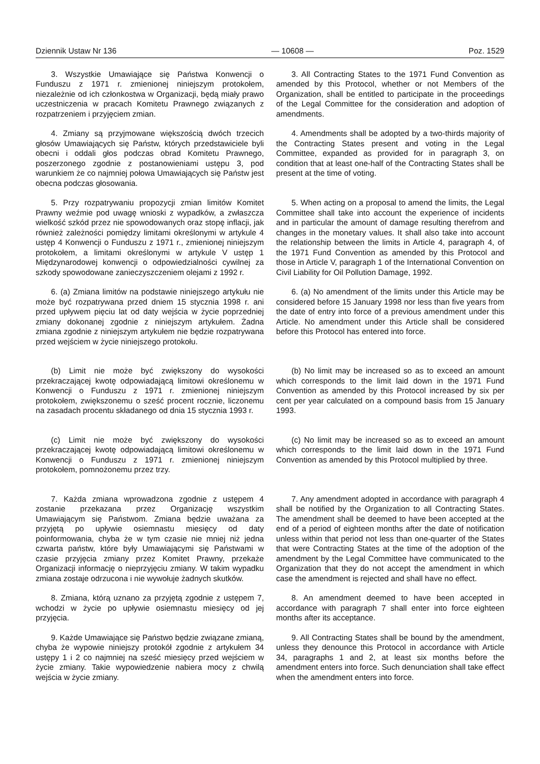Dziennik Ustaw Nr 136 — 10608 — Poz. 1529
3. Wszystkie Umawiające się Państwa Konwencji o Funduszu z 1971 r. zmienionej niniejszym protokołem, niezależnie od ich członkostwa w Organizacji, będą miały prawo uczestniczenia w pracach Komitetu Prawnego związanych z rozpatrzeniem i przyjęciem zmian.
3. All Contracting States to the 1971 Fund Convention as amended by this Protocol, whether or not Members of the Organization, shall be entitled to participate in the proceedings of the Legal Committee for the consideration and adoption of amendments.
4. Zmiany są przyjmowane większością dwóch trzecich głosów Umawiających się Państw, których przedstawiciele byli obecni i oddali głos podczas obrad Komitetu Prawnego, poszerzonego zgodnie z postanowieniami ustępu 3, pod warunkiem że co najmniej połowa Umawiających się Państw jest obecna podczas głosowania.
4. Amendments shall be adopted by a two-thirds majority of the Contracting States present and voting in the Legal Committee, expanded as provided for in paragraph 3, on condition that at least one-half of the Contracting States shall be present at the time of voting.
5. Przy rozpatrywaniu propozycji zmian limitów Komitet Prawny weźmie pod uwagę wnioski z wypadków, a zwłaszcza wielkość szkód przez nie spowodowanych oraz stopę inflacji, jak również zależności pomiędzy limitami określonymi w artykule 4 ustęp 4 Konwencji o Funduszu z 1971 r., zmienionej niniejszym protokołem, a limitami określonymi w artykule V ustęp 1 Międzynarodowej konwencji o odpowiedzialności cywilnej za szkody spowodowane zanieczyszczeniem olejami z 1992 r.
5. When acting on a proposal to amend the limits, the Legal Committee shall take into account the experience of incidents and in particular the amount of damage resulting therefrom and changes in the monetary values. It shall also take into account the relationship between the limits in Article 4, paragraph 4, of the 1971 Fund Convention as amended by this Protocol and those in Article V, paragraph 1 of the International Convention on Civil Liability for Oil Pollution Damage, 1992.
6. (a) Zmiana limitów na podstawie niniejszego artykułu nie może być rozpatrywana przed dniem 15 stycznia 1998 r. ani przed upływem pięciu lat od daty wejścia w życie poprzedniej zmiany dokonanej zgodnie z niniejszym artykułem. Żadna zmiana zgodnie z niniejszym artykułem nie będzie rozpatrywana przed wejściem w życie niniejszego protokołu.
6. (a) No amendment of the limits under this Article may be considered before 15 January 1998 nor less than five years from the date of entry into force of a previous amendment under this Article. No amendment under this Article shall be considered before this Protocol has entered into force.
(b) Limit nie może być zwiększony do wysokości przekraczającej kwotę odpowiadającą limitowi określonemu w Konwencji o Funduszu z 1971 r. zmienionej niniejszym protokołem, zwiększonemu o sześć procent rocznie, liczonemu na zasadach procentu składanego od dnia 15 stycznia 1993 r.
(b) No limit may be increased so as to exceed an amount which corresponds to the limit laid down in the 1971 Fund Convention as amended by this Protocol increased by six per cent per year calculated on a compound basis from 15 January 1993.
(c) Limit nie może być zwiększony do wysokości przekraczającej kwotę odpowiadającą limitowi określonemu w Konwencji o Funduszu z 1971 r. zmienionej niniejszym protokołem, pomnożonemu przez trzy.
(c) No limit may be increased so as to exceed an amount which corresponds to the limit laid down in the 1971 Fund Convention as amended by this Protocol multiplied by three.
7. Każda zmiana wprowadzona zgodnie z ustępem 4 zostanie przekazana przez Organizację wszystkim Umawiającym się Państwom. Zmiana będzie uważana za przyjętą po upływie osiemnastu miesięcy od daty poinformowania, chyba że w tym czasie nie mniej niż jedna czwarta państw, które były Umawiającymi się Państwami w czasie przyjęcia zmiany przez Komitet Prawny, przekaże Organizacji informację o nieprzyjęciu zmiany. W takim wypadku zmiana zostaje odrzucona i nie wywołuje żadnych skutków.
7. Any amendment adopted in accordance with paragraph 4 shall be notified by the Organization to all Contracting States. The amendment shall be deemed to have been accepted at the end of a period of eighteen months after the date of notification unless within that period not less than one-quarter of the States that were Contracting States at the time of the adoption of the amendment by the Legal Committee have communicated to the Organization that they do not accept the amendment in which case the amendment is rejected and shall have no effect.
8. Zmiana, którą uznano za przyjętą zgodnie z ustępem 7, wchodzi w życie po upływie osiemnastu miesięcy od jej przyjęcia.
8. An amendment deemed to have been accepted in accordance with paragraph 7 shall enter into force eighteen months after its acceptance.
9. Każde Umawiające się Państwo będzie związane zmianą, chyba że wypowie niniejszy protokół zgodnie z artykułem 34 ustępy 1 i 2 co najmniej na sześć miesięcy przed wejściem w życie zmiany. Takie wypowiedzenie nabiera mocy z chwilą wejścia w życie zmiany.
9. All Contracting States shall be bound by the amendment, unless they denounce this Protocol in accordance with Article 34, paragraphs 1 and 2, at least six months before the amendment enters into force. Such denunciation shall take effect when the amendment enters into force.